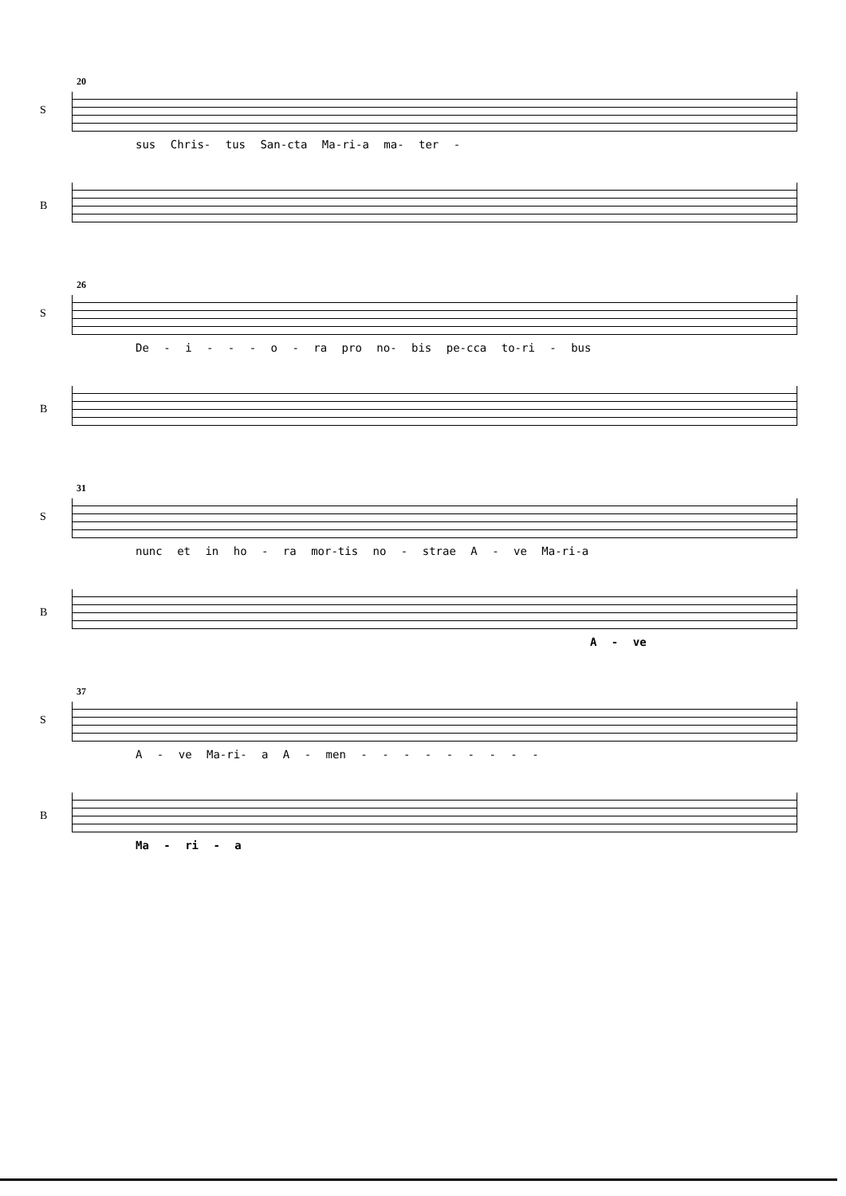20
S
sus Chris- tus San-cta Ma-ri-a ma- ter -
B
26
S
De - i - - - o - ra pro no- bis pe-cca to-ri - bus
B
31
S
nunc et in ho - ra mor-tis no - strae A - ve Ma-ri-a
B
A - ve
37
S
A - ve Ma-ri- a A - men - - - - - - - - -
B
Ma - ri - a